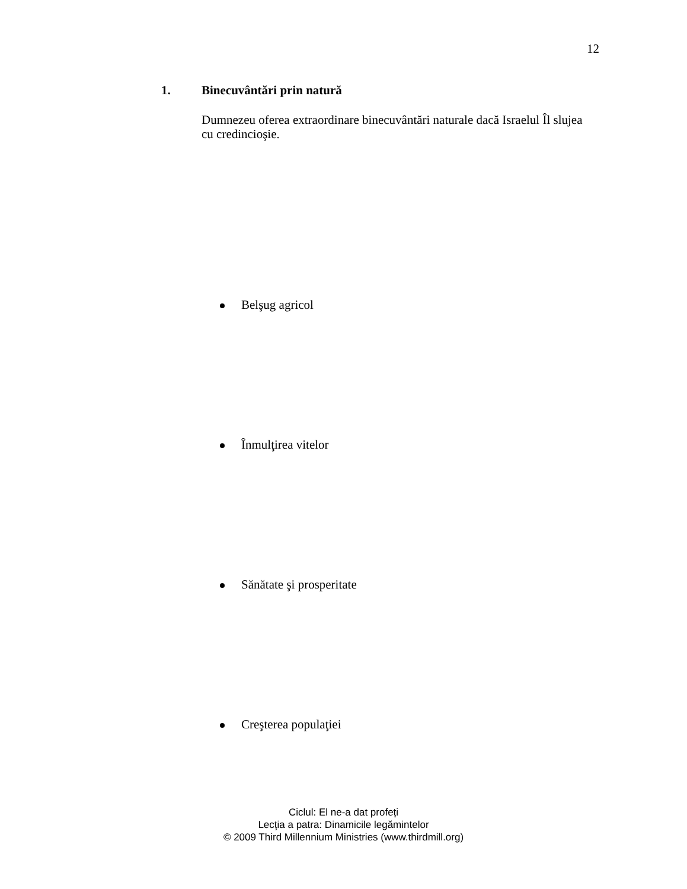12
1. Binecuvântări prin natură
Dumnezeu oferea extraordinare binecuvântări naturale dacă Israelul Îl slujea cu credincioşie.
Belşug agricol
Înmulţirea vitelor
Sănătate şi prosperitate
Creşterea populaţiei
Ciclul: El ne-a dat profeți
Lecţia a patra: Dinamicile legămintelor
© 2009 Third Millennium Ministries (www.thirdmill.org)